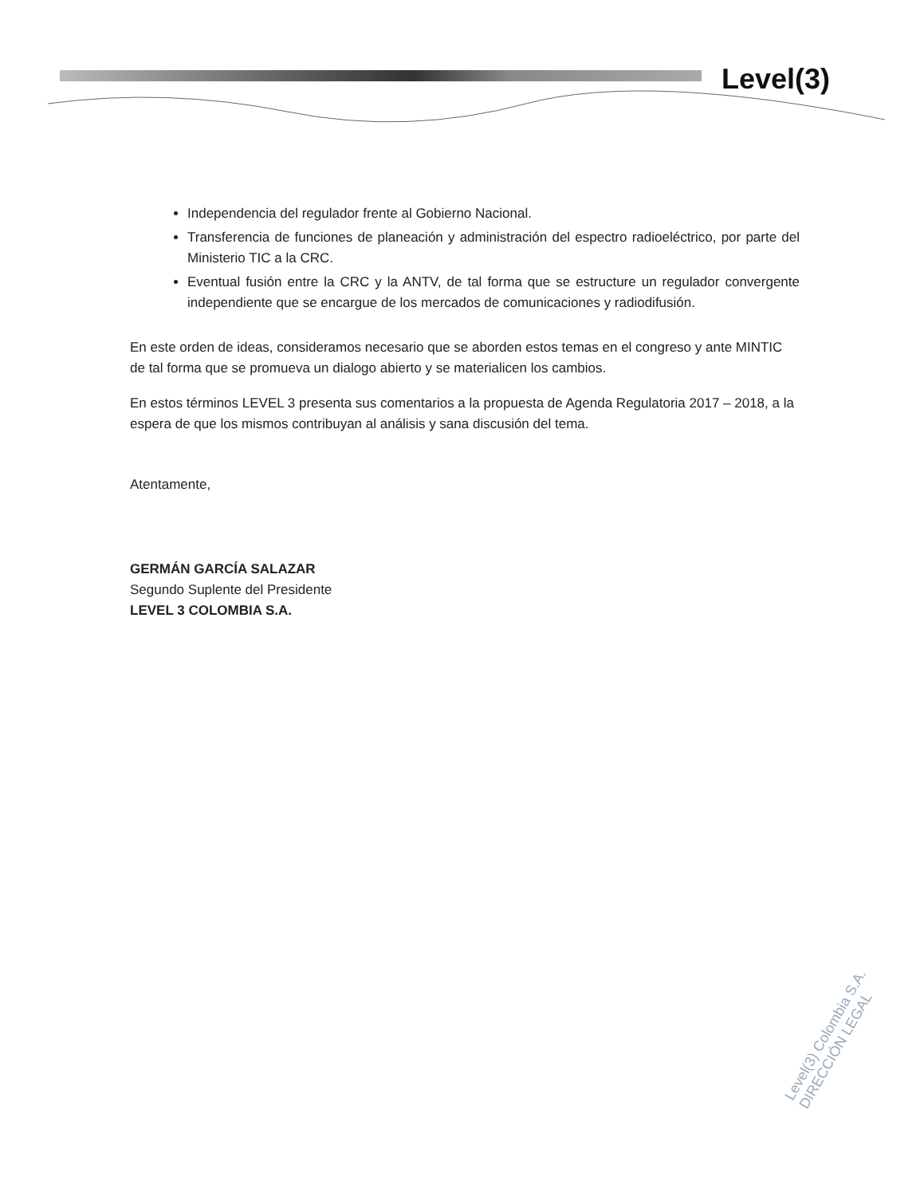Level(3)
Independencia del regulador frente al Gobierno Nacional.
Transferencia de funciones de planeación y administración del espectro radioeléctrico, por parte del Ministerio TIC a la CRC.
Eventual fusión entre la CRC y la ANTV, de tal forma que se estructure un regulador convergente independiente que se encargue de los mercados de comunicaciones y radiodifusión.
En este orden de ideas, consideramos necesario que se aborden estos temas en el congreso y ante MINTIC de tal forma que se promueva un dialogo abierto y se materialicen los cambios.
En estos términos LEVEL 3 presenta sus comentarios a la propuesta de Agenda Regulatoria 2017 – 2018, a la espera de que los mismos contribuyan al análisis y sana discusión del tema.
Atentamente,
GERMÁN GARCÍA SALAZAR
Segundo Suplente del Presidente
LEVEL 3 COLOMBIA S.A.
Level(3) Colombia S.A. DIRECCIÓN LEGAL